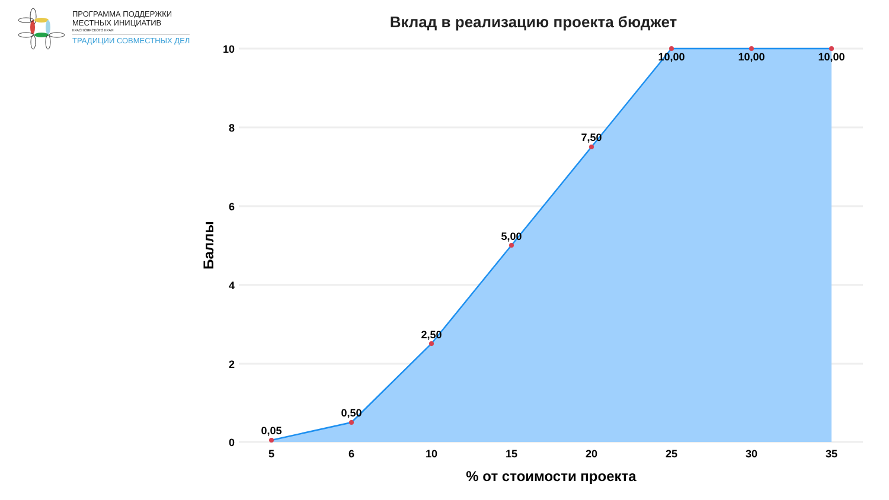ПРОГРАММА ПОДДЕРЖКИ
МЕСТНЫХ ИНИЦИАТИВ
КРАСНОЯРСКОГО КРАЯ
ТРАДИЦИИ СОВМЕСТНЫХ ДЕЛ
Вклад в реализацию проекта бюджет
0,05
0,50
2,50
5,00
7,50
10,00
10,00
10,00
10
8
6
4
2
0
5
6
10
15
20
25
30
35
% от стоимости проекта
Баллы